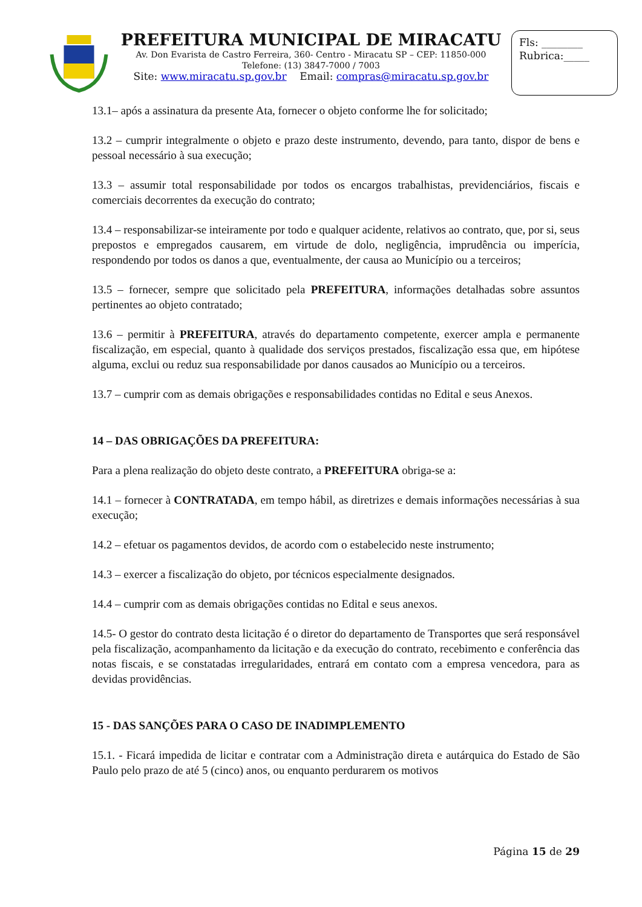PREFEITURA MUNICIPAL DE MIRACATU
Av. Don Evarista de Castro Ferreira, 360- Centro - Miracatu SP – CEP: 11850-000
Telefone: (13) 3847-7000 / 7003
Site: www.miracatu.sp.gov.br Email: compras@miracatu.sp.gov.br
Fls: ________
Rubrica:_____
13.1– após a assinatura da presente Ata, fornecer o objeto conforme lhe for solicitado;
13.2 – cumprir integralmente o objeto e prazo deste instrumento, devendo, para tanto, dispor de bens e pessoal necessário à sua execução;
13.3 – assumir total responsabilidade por todos os encargos trabalhistas, previdenciários, fiscais e comerciais decorrentes da execução do contrato;
13.4 – responsabilizar-se inteiramente por todo e qualquer acidente, relativos ao contrato, que, por si, seus prepostos e empregados causarem, em virtude de dolo, negligência, imprudência ou imperícia, respondendo por todos os danos a que, eventualmente, der causa ao Município ou a terceiros;
13.5 – fornecer, sempre que solicitado pela PREFEITURA, informações detalhadas sobre assuntos pertinentes ao objeto contratado;
13.6 – permitir à PREFEITURA, através do departamento competente, exercer ampla e permanente fiscalização, em especial, quanto à qualidade dos serviços prestados, fiscalização essa que, em hipótese alguma, exclui ou reduz sua responsabilidade por danos causados ao Município ou a terceiros.
13.7 – cumprir com as demais obrigações e responsabilidades contidas no Edital e seus Anexos.
14 – DAS OBRIGAÇÕES DA PREFEITURA:
Para a plena realização do objeto deste contrato, a PREFEITURA obriga-se a:
14.1 – fornecer à CONTRATADA, em tempo hábil, as diretrizes e demais informações necessárias à sua execução;
14.2 – efetuar os pagamentos devidos, de acordo com o estabelecido neste instrumento;
14.3 – exercer a fiscalização do objeto, por técnicos especialmente designados.
14.4 – cumprir com as demais obrigações contidas no Edital e seus anexos.
14.5- O gestor do contrato desta licitação é o diretor do departamento de Transportes que será responsável pela fiscalização, acompanhamento da licitação e da execução do contrato, recebimento e conferência das notas fiscais, e se constatadas irregularidades, entrará em contato com a empresa vencedora, para as devidas providências.
15 - DAS SANÇÕES PARA O CASO DE INADIMPLEMENTO
15.1. - Ficará impedida de licitar e contratar com a Administração direta e autárquica do Estado de São Paulo pelo prazo de até 5 (cinco) anos, ou enquanto perdurarem os motivos
Página 15 de 29